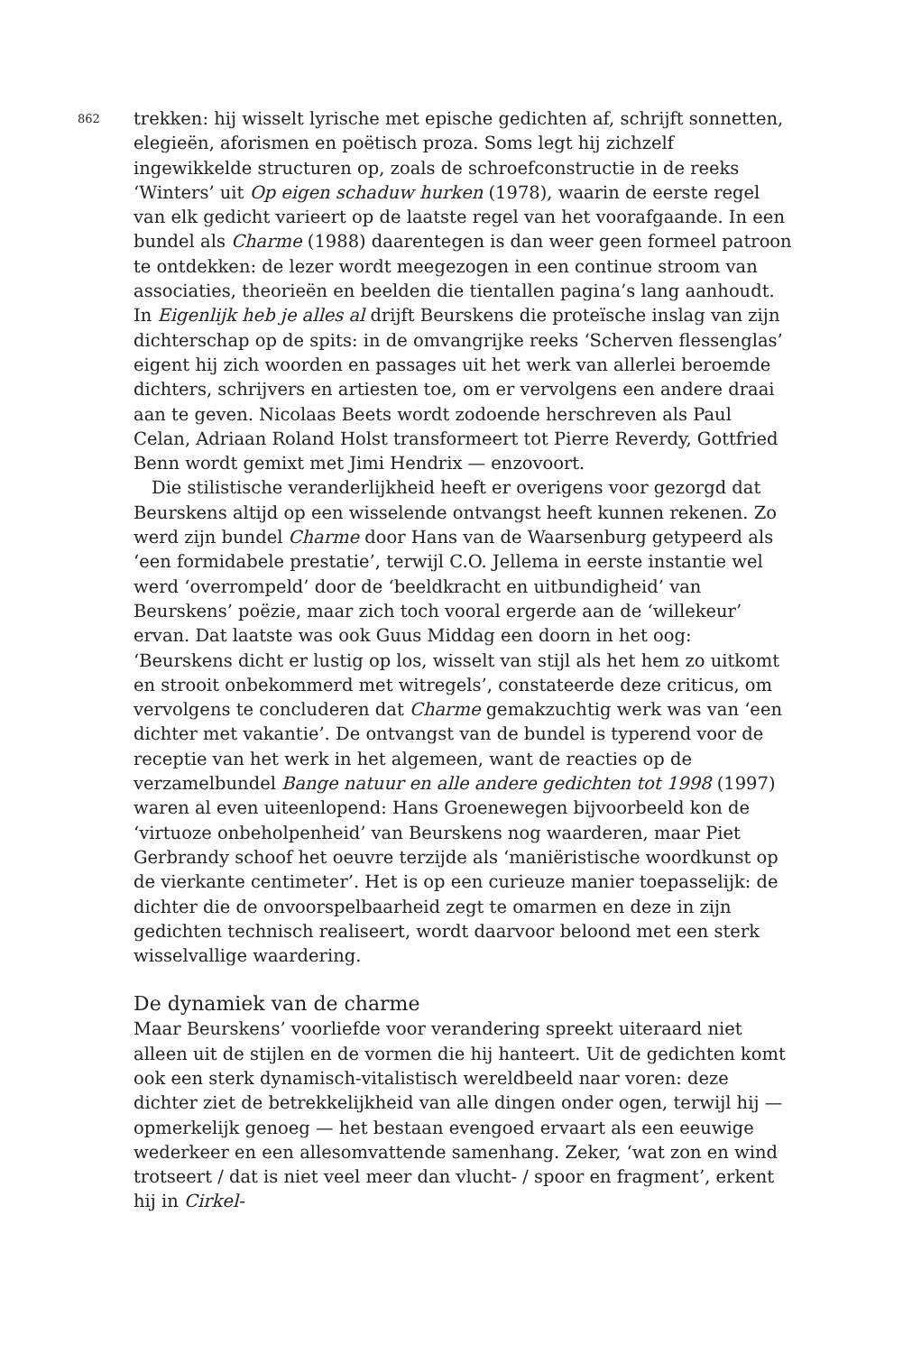862
trekken: hij wisselt lyrische met epische gedichten af, schrijft sonnetten, elegieën, aforismen en poëtisch proza. Soms legt hij zichzelf ingewikkelde structuren op, zoals de schroefconstructie in de reeks ‘Winters’ uit Op eigen schaduw hurken (1978), waarin de eerste regel van elk gedicht varieert op de laatste regel van het voorafgaande. In een bundel als Charme (1988) daarentegen is dan weer geen formeel patroon te ontdekken: de lezer wordt meegezogen in een continue stroom van associaties, theorieën en beelden die tientallen pagina’s lang aanhoudt. In Eigenlijk heb je alles al drijft Beurskens die proteïsche inslag van zijn dichterschap op de spits: in de omvangrijke reeks ‘Scherven flessenglas’ eigent hij zich woorden en passages uit het werk van allerlei beroemde dichters, schrijvers en artiesten toe, om er vervolgens een andere draai aan te geven. Nicolaas Beets wordt zodoende herschreven als Paul Celan, Adriaan Roland Holst transformeert tot Pierre Reverdy, Gottfried Benn wordt gemixt met Jimi Hendrix — enzovoort.
Die stilistische veranderlijkheid heeft er overigens voor gezorgd dat Beurskens altijd op een wisselende ontvangst heeft kunnen rekenen. Zo werd zijn bundel Charme door Hans van de Waarsenburg getypeerd als ‘een formidabele prestatie’, terwijl C.O. Jellema in eerste instantie wel werd ‘overrompeld’ door de ‘beeldkracht en uitbundigheid’ van Beurskens’ poëzie, maar zich toch vooral ergerde aan de ‘willekeur’ ervan. Dat laatste was ook Guus Middag een doorn in het oog: ‘Beurskens dicht er lustig op los, wisselt van stijl als het hem zo uitkomt en strooit onbekommerd met witregels’, constateerde deze criticus, om vervolgens te concluderen dat Charme gemakzuchtig werk was van ‘een dichter met vakantie’. De ontvangst van de bundel is typerend voor de receptie van het werk in het algemeen, want de reacties op de verzamelbundel Bange natuur en alle andere gedichten tot 1998 (1997) waren al even uiteenlopend: Hans Groenewegen bijvoorbeeld kon de ‘virtuoze onbeholpenheid’ van Beurskens nog waarderen, maar Piet Gerbrandy schoof het oeuvre terzijde als ‘maniëristische woordkunst op de vierkante centimeter’. Het is op een curieuze manier toepasselijk: de dichter die de onvoorspelbaarheid zegt te omarmen en deze in zijn gedichten technisch realiseert, wordt daarvoor beloond met een sterk wisselvallige waardering.
De dynamiek van de charme
Maar Beurskens’ voorliefde voor verandering spreekt uiteraard niet alleen uit de stijlen en de vormen die hij hanteert. Uit de gedichten komt ook een sterk dynamisch-vitalistisch wereldbeeld naar voren: deze dichter ziet de betrekkelijkheid van alle dingen onder ogen, terwijl hij — opmerkelijk genoeg — het bestaan evengoed ervaart als een eeuwige wederkeer en een allesomvattende samenhang. Zeker, ‘wat zon en wind trotseert / dat is niet veel meer dan vlucht- / spoor en fragment’, erkent hij in Cirkel-